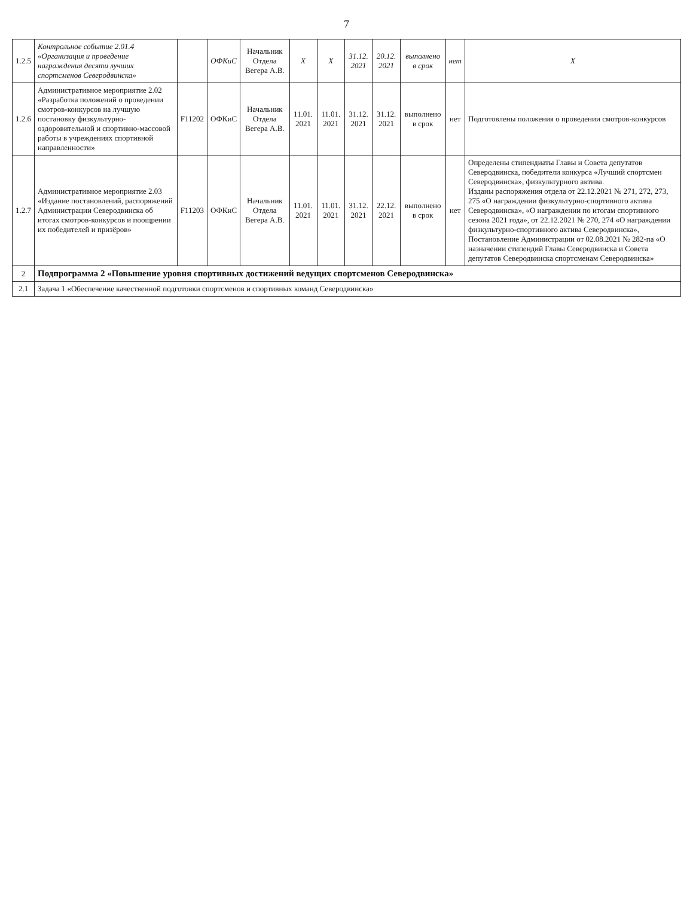7
| 1.2.5 | Контрольное событие 2.01.4 «Организация и проведение награждения десяти лучших спортсменов Северодвинска» | | ОФКиС | Начальник Отдела Вегера А.В. | Х | Х | 31.12. 2021 | 20.12. 2021 | выполнено в срок | нет | Х |
| 1.2.6 | Административное мероприятие 2.02 «Разработка положений о проведении смотров-конкурсов на лучшую постановку физкультурно-оздоровительной и спортивно-массовой работы в учреждениях спортивной направленности» | F11202 | ОФКиС | Начальник Отдела Вегера А.В. | 11.01. 2021 | 11.01. 2021 | 31.12. 2021 | 31.12. 2021 | выполнено в срок | нет | Подготовлены положения о проведении смотров-конкурсов |
| 1.2.7 | Административное мероприятие 2.03 «Издание постановлений, распоряжений Администрации Северодвинска об итогах смотров-конкурсов и поощрении их победителей и призёров» | F11203 | ОФКиС | Начальник Отдела Вегера А.В. | 11.01. 2021 | 11.01. 2021 | 31.12. 2021 | 22.12. 2021 | выполнено в срок | нет | Определены стипендиаты Главы и Совета депутатов Северодвинска, победители конкурса «Лучший спортсмен Северодвинска», физкультурного актива. Изданы распоряжения отдела от 22.12.2021 № 271, 272, 273, 275 «О награждении физкультурно-спортивного актива Северодвинска», «О награждении по итогам спортивного сезона 2021 года», от 22.12.2021 № 270, 274 «О награждении физкультурно-спортивного актива Северодвинска», Постановление Администрации от 02.08.2021 № 282-па «О назначении стипендий Главы Северодвинска и Совета депутатов Северодвинска спортсменам Северодвинска» |
| 2 | Подпрограмма 2 «Повышение уровня спортивных достижений ведущих спортсменов Северодвинска» | | | | | | | | | | |
| 2.1 | Задача 1 «Обеспечение качественной подготовки спортсменов и спортивных команд Северодвинска» | | | | | | | | | | |